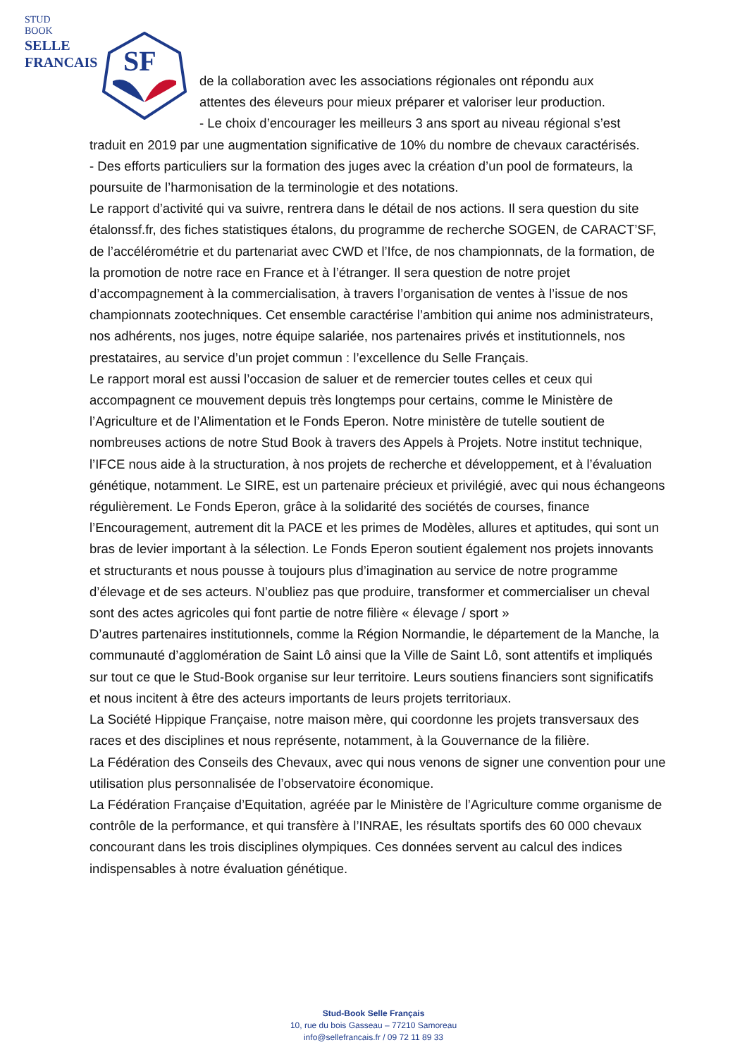STUD
BOOK
SELLE
FRANCAIS
SF
de la collaboration avec les associations régionales ont répondu aux
attentes des éleveurs pour mieux préparer et valoriser leur production.
- Le choix d’encourager les meilleurs 3 ans sport au niveau régional s’est
traduit en 2019 par une augmentation significative de 10% du nombre de chevaux caractérisés.
- Des efforts particuliers sur la formation des juges avec la création d’un pool de formateurs, la poursuite de l’harmonisation de la terminologie et des notations.
Le rapport d’activité qui va suivre, rentrera dans le détail de nos actions. Il sera question du site étalonssf.fr, des fiches statistiques étalons, du programme de recherche SOGEN, de CARACT’SF, de l’accélérométrie et du partenariat avec CWD et l’Ifce, de nos championnats, de la formation, de la promotion de notre race en France et à l’étranger. Il sera question de notre projet d’accompagnement à la commercialisation, à travers l’organisation de ventes à l’issue de nos championnats zootechniques. Cet ensemble caractérise l’ambition qui anime nos administrateurs, nos adhérents, nos juges, notre équipe salariée, nos partenaires privés et institutionnels, nos prestataires, au service d’un projet commun : l’excellence du Selle Français.
Le rapport moral est aussi l’occasion de saluer et de remercier toutes celles et ceux qui accompagnent ce mouvement depuis très longtemps pour certains, comme le Ministère de l’Agriculture et de l’Alimentation et le Fonds Eperon. Notre ministère de tutelle soutient de nombreuses actions de notre Stud Book à travers des Appels à Projets. Notre institut technique, l’IFCE nous aide à la structuration, à nos projets de recherche et développement, et à l’évaluation génétique, notamment. Le SIRE, est un partenaire précieux et privilégié, avec qui nous échangeons régulièrement. Le Fonds Eperon, grâce à la solidarité des sociétés de courses, finance l’Encouragement, autrement dit la PACE et les primes de Modèles, allures et aptitudes, qui sont un bras de levier important à la sélection. Le Fonds Eperon soutient également nos projets innovants et structurants et nous pousse à toujours plus d’imagination au service de notre programme d’élevage et de ses acteurs. N’oubliez pas que produire, transformer et commercialiser un cheval sont des actes agricoles qui font partie de notre filière « élevage / sport »
D’autres partenaires institutionnels, comme la Région Normandie, le département de la Manche, la communauté d’agglomération de Saint Lô ainsi que la Ville de Saint Lô, sont attentifs et impliqués sur tout ce que le Stud-Book organise sur leur territoire. Leurs soutiens financiers sont significatifs et nous incitent à être des acteurs importants de leurs projets territoriaux.
La Société Hippique Française, notre maison mère, qui coordonne les projets transversaux des races et des disciplines et nous représente, notamment, à la Gouvernance de la filière.
La Fédération des Conseils des Chevaux, avec qui nous venons de signer une convention pour une utilisation plus personnalisée de l’observatoire économique.
La Fédération Française d’Equitation, agréée par le Ministère de l’Agriculture comme organisme de contrôle de la performance, et qui transfère à l’INRAE, les résultats sportifs des 60 000 chevaux concourant dans les trois disciplines olympiques. Ces données servent au calcul des indices indispensables à notre évaluation génétique.
Stud-Book Selle Français
10, rue du bois Gasseau – 77210 Samoreau
info@sellefrancais.fr / 09 72 11 89 33